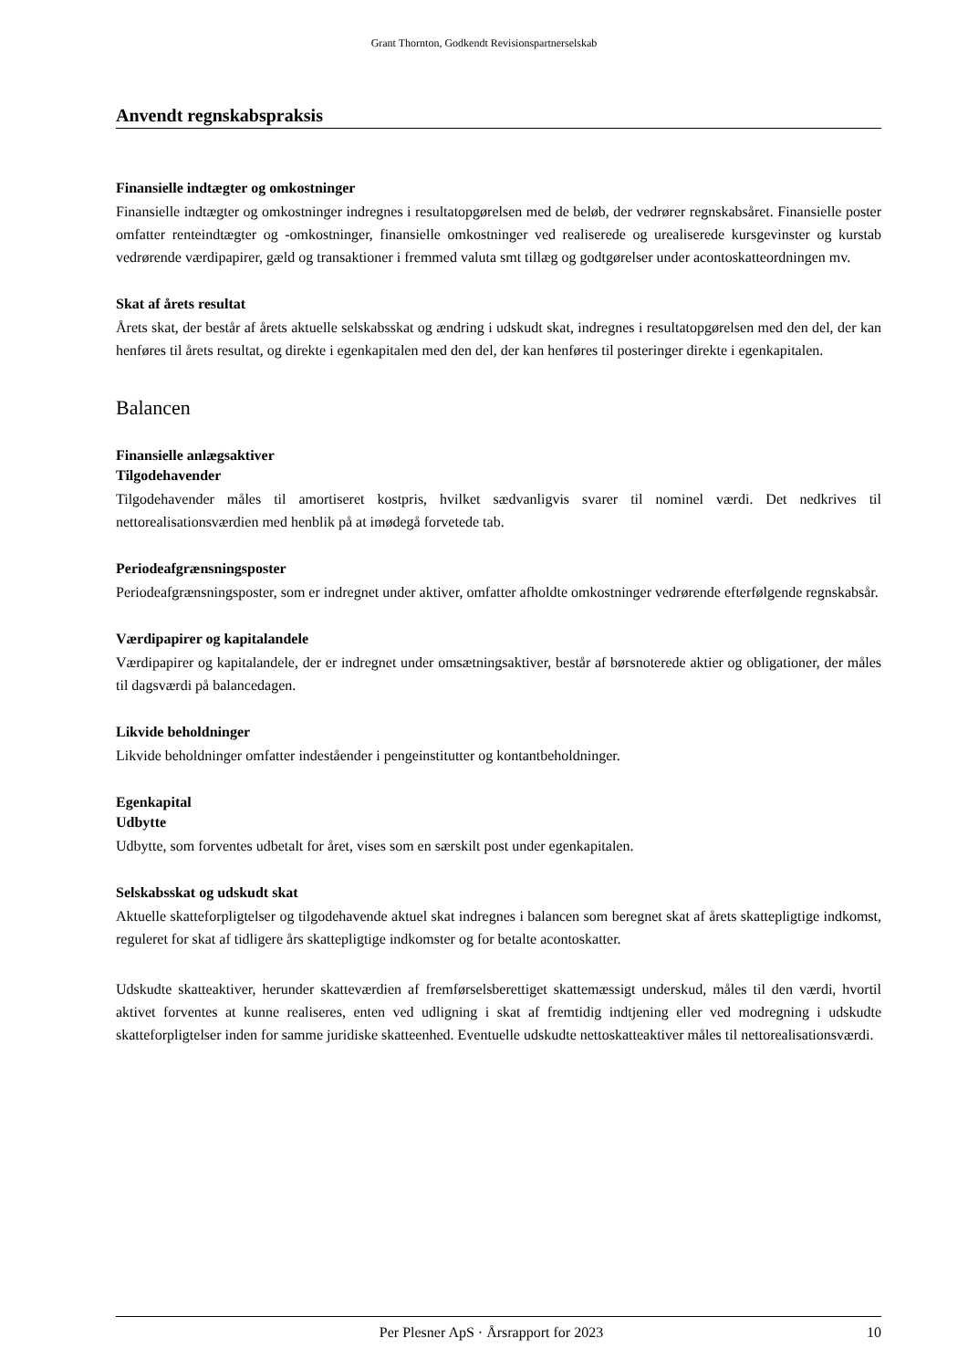Grant Thornton, Godkendt Revisionspartnerselskab
Anvendt regnskabspraksis
Finansielle indtægter og omkostninger
Finansielle indtægter og omkostninger indregnes i resultatopgørelsen med de beløb, der vedrører regnskabsåret. Finansielle poster omfatter renteindtægter og -omkostninger, finansielle omkostninger ved realiserede og urealiserede kursgevinster og kurstab vedrørende værdipapirer, gæld og transaktioner i fremmed valuta smt tillæg og godtgørelser under acontoskatteordningen mv.
Skat af årets resultat
Årets skat, der består af årets aktuelle selskabsskat og ændring i udskudt skat, indregnes i resultatopgørelsen med den del, der kan henføres til årets resultat, og direkte i egenkapitalen med den del, der kan henføres til posteringer direkte i egenkapitalen.
Balancen
Finansielle anlægsaktiver
Tilgodehavender
Tilgodehavender måles til amortiseret kostpris, hvilket sædvanligvis svarer til nominel værdi. Det nedkrives til nettorealisationsværdien med henblik på at imødegå forvetede tab.
Periodeafgrænsningsposter
Periodeafgrænsningsposter, som er indregnet under aktiver, omfatter afholdte omkostninger vedrørende efterfølgende regnskabsår.
Værdipapirer og kapitalandele
Værdipapirer og kapitalandele, der er indregnet under omsætningsaktiver, består af børsnoterede aktier og obligationer, der måles til dagsværdi på balancedagen.
Likvide beholdninger
Likvide beholdninger omfatter indeståender i pengeinstitutter og kontantbeholdninger.
Egenkapital
Udbytte
Udbytte, som forventes udbetalt for året, vises som en særskilt post under egenkapitalen.
Selskabsskat og udskudt skat
Aktuelle skatteforpligtelser og tilgodehavende aktuel skat indregnes i balancen som beregnet skat af årets skattepligtige indkomst, reguleret for skat af tidligere års skattepligtige indkomster og for betalte acontoskatter.
Udskudte skatteaktiver, herunder skatteværdien af fremførselsberettiget skattemæssigt underskud, måles til den værdi, hvortil aktivet forventes at kunne realiseres, enten ved udligning i skat af fremtidig indtjening eller ved modregning i udskudte skatteforpligtelser inden for samme juridiske skatteenhed. Eventuelle udskudte nettoskatteaktiver måles til nettorealisationsværdi.
Per Plesner ApS · Årsrapport for 2023 10